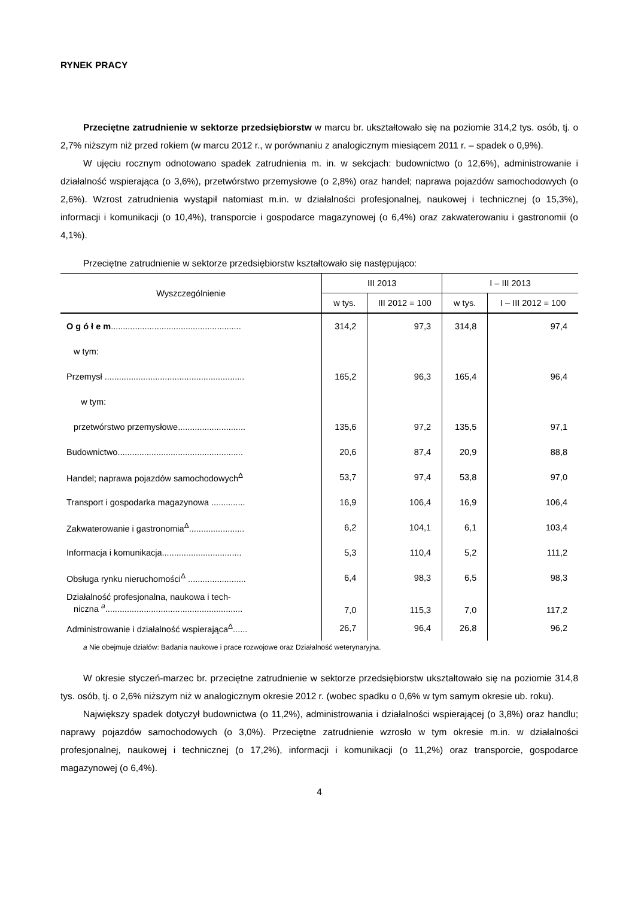RYNEK PRACY
Przeciętne zatrudnienie w sektorze przedsiębiorstw w marcu br. ukształtowało się na poziomie 314,2 tys. osób, tj. o 2,7% niższym niż przed rokiem (w marcu 2012 r., w porównaniu z analogicznym miesiącem 2011 r. – spadek o 0,9%).
W ujęciu rocznym odnotowano spadek zatrudnienia m. in. w sekcjach: budownictwo (o 12,6%), administrowanie i działalność wspierająca (o 3,6%), przetwórstwo przemysłowe (o 2,8%) oraz handel; naprawa pojazdów samochodowych (o 2,6%). Wzrost zatrudnienia wystąpił natomiast m.in. w działalności profesjonalnej, naukowej i technicznej (o 15,3%), informacji i komunikacji (o 10,4%), transporcie i gospodarce magazynowej (o 6,4%) oraz zakwaterowaniu i gastronomii (o 4,1%).
Przeciętne zatrudnienie w sektorze przedsiębiorstw kształtowało się następująco:
| Wyszczególnienie | III 2013 | | I – III 2013 | |
| --- | --- | --- | --- | --- |
| | w tys. | III 2012 = 100 | w tys. | I – III 2012 = 100 |
| O g ó ł e m ...................................................... | 314,2 | 97,3 | 314,8 | 97,4 |
| w tym: | | | | |
| Przemysł .......................................................... | 165,2 | 96,3 | 165,4 | 96,4 |
| w tym: | | | | |
| przetwórstwo przemysłowe............................ | 135,6 | 97,2 | 135,5 | 97,1 |
| Budownictwo.................................................... | 20,6 | 87,4 | 20,9 | 88,8 |
| Handel; naprawa pojazdów samochodowych<sup>Δ</sup> | 53,7 | 97,4 | 53,8 | 97,0 |
| Transport i gospodarka magazynowa .............. | 16,9 | 106,4 | 16,9 | 106,4 |
| Zakwaterowanie i gastronomia<sup>Δ</sup>....................... | 6,2 | 104,1 | 6,1 | 103,4 |
| Informacja i komunikacja................................. | 5,3 | 110,4 | 5,2 | 111,2 |
| Obsługa rynku nieruchomości<sup>Δ</sup> ........................ | 6,4 | 98,3 | 6,5 | 98,3 |
| Działalność profesjonalna, naukowa i tech- niczna <sup>a</sup>......................................................... | 7,0 | 115,3 | 7,0 | 117,2 |
| Administrowanie i działalność wspierająca<sup>Δ</sup>...... | 26,7 | 96,4 | 26,8 | 96,2 |
a Nie obejmuje działów: Badania naukowe i prace rozwojowe oraz Działalność weterynaryjna.
W okresie styczeń-marzec br. przeciętne zatrudnienie w sektorze przedsiębiorstw ukształtowało się na poziomie 314,8 tys. osób, tj. o 2,6% niższym niż w analogicznym okresie 2012 r. (wobec spadku o 0,6% w tym samym okresie ub. roku).
Największy spadek dotyczył budownictwa (o 11,2%), administrowania i działalności wspierającej (o 3,8%) oraz handlu; naprawy pojazdów samochodowych (o 3,0%). Przeciętne zatrudnienie wzrosło w tym okresie m.in. w działalności profesjonalnej, naukowej i technicznej (o 17,2%), informacji i komunikacji (o 11,2%) oraz transporcie, gospodarce magazynowej (o 6,4%).
4